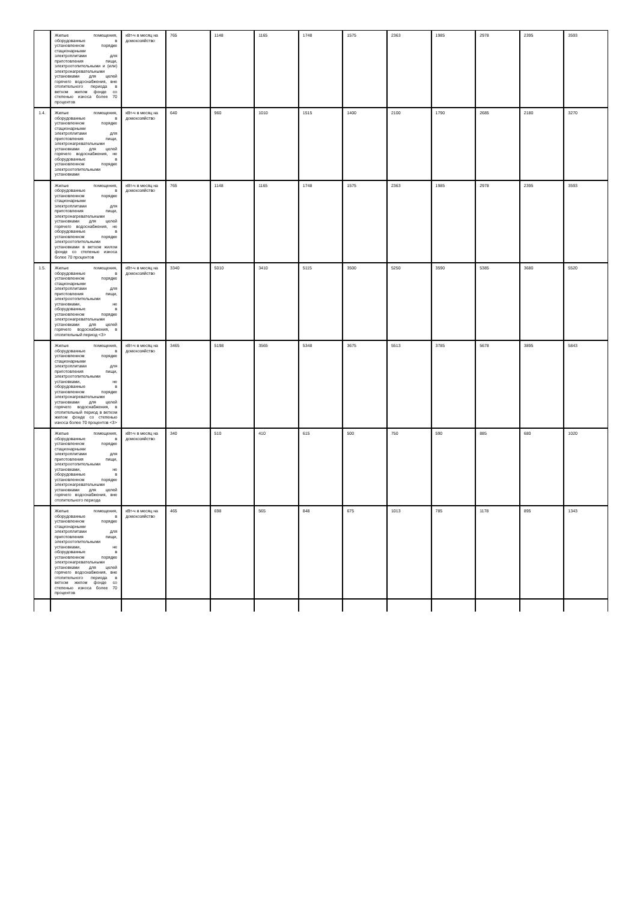| | Жилые помещения, оборудованные в установленном порядке стационарными электроплитами для приготовления пищи, электроотопительными и (или) электронагревательными установками для целей горячего водоснабжения, вне отопительного периода в ветхом жилом фонде со степенью износа более 70 процентов | кВт-ч в месяц на домохозяйство | 765 | 1148 | 1165 | 1748 | 1575 | 2363 | 1985 | 2978 | 2395 | 3593 |
| 1.4. | Жилые помещения, оборудованные в установленном порядке стационарными электроплитами для приготовления пищи, электронагревательными установками для целей горячего водоснабжения, не оборудованные в установленном порядке электроотопительными установками | кВт-ч в месяц на домохозяйство | 640 | 960 | 1010 | 1515 | 1400 | 2100 | 1790 | 2685 | 2180 | 3270 |
| | Жилые помещения, оборудованные в установленном порядке стационарными электроплитами для приготовления пищи, электронагревательными установками для целей горячего водоснабжения, не оборудованные в установленном порядке электроотопительными установками в ветхом жилом фонде со степенью износа более 70 процентов | кВт-ч в месяц на домохозяйство | 765 | 1148 | 1165 | 1748 | 1575 | 2363 | 1985 | 2978 | 2395 | 3593 |
| 1.5. | Жилые помещения, оборудованные в установленном порядке стационарными электроплитами для приготовления пищи, электроотопительными установками, не оборудованные в установленном порядке электронагревательными установками для целей горячего водоснабжения, в отопительный период <3> | кВт-ч в месяц на домохозяйство | 3340 | 5010 | 3410 | 5115 | 3500 | 5250 | 3590 | 5385 | 3680 | 5520 |
| | Жилые помещения, оборудованные в установленном порядке стационарными электроплитами для приготовления пищи, электроотопительными установками, не оборудованные в установленном порядке электронагревательными установками для целей горячего водоснабжения, в отопительный период в ветхом жилом фонде со степенью износа более 70 процентов <3> | кВт-ч в месяц на домохозяйство | 3465 | 5198 | 3565 | 5348 | 3675 | 5513 | 3785 | 5678 | 3895 | 5843 |
| | Жилые помещения, оборудованные в установленном порядке стационарными электроплитами для приготовления пищи, электроотопительными установками, не оборудованные в установленном порядке электронагревательными установками для целей горячего водоснабжения, вне отопительного периода | кВт-ч в месяц на домохозяйство | 340 | 510 | 410 | 615 | 500 | 750 | 590 | 885 | 680 | 1020 |
| | Жилые помещения, оборудованные в установленном порядке стационарными электроплитами для приготовления пищи, электроотопительными установками, не оборудованные в установленном порядке электронагревательными установками для целей горячего водоснабжения, вне отопительного периода в ветхом жилом фонде со степенью износа более 70 процентов | кВт-ч в месяц на домохозяйство | 465 | 698 | 565 | 848 | 675 | 1013 | 785 | 1178 | 895 | 1343 |